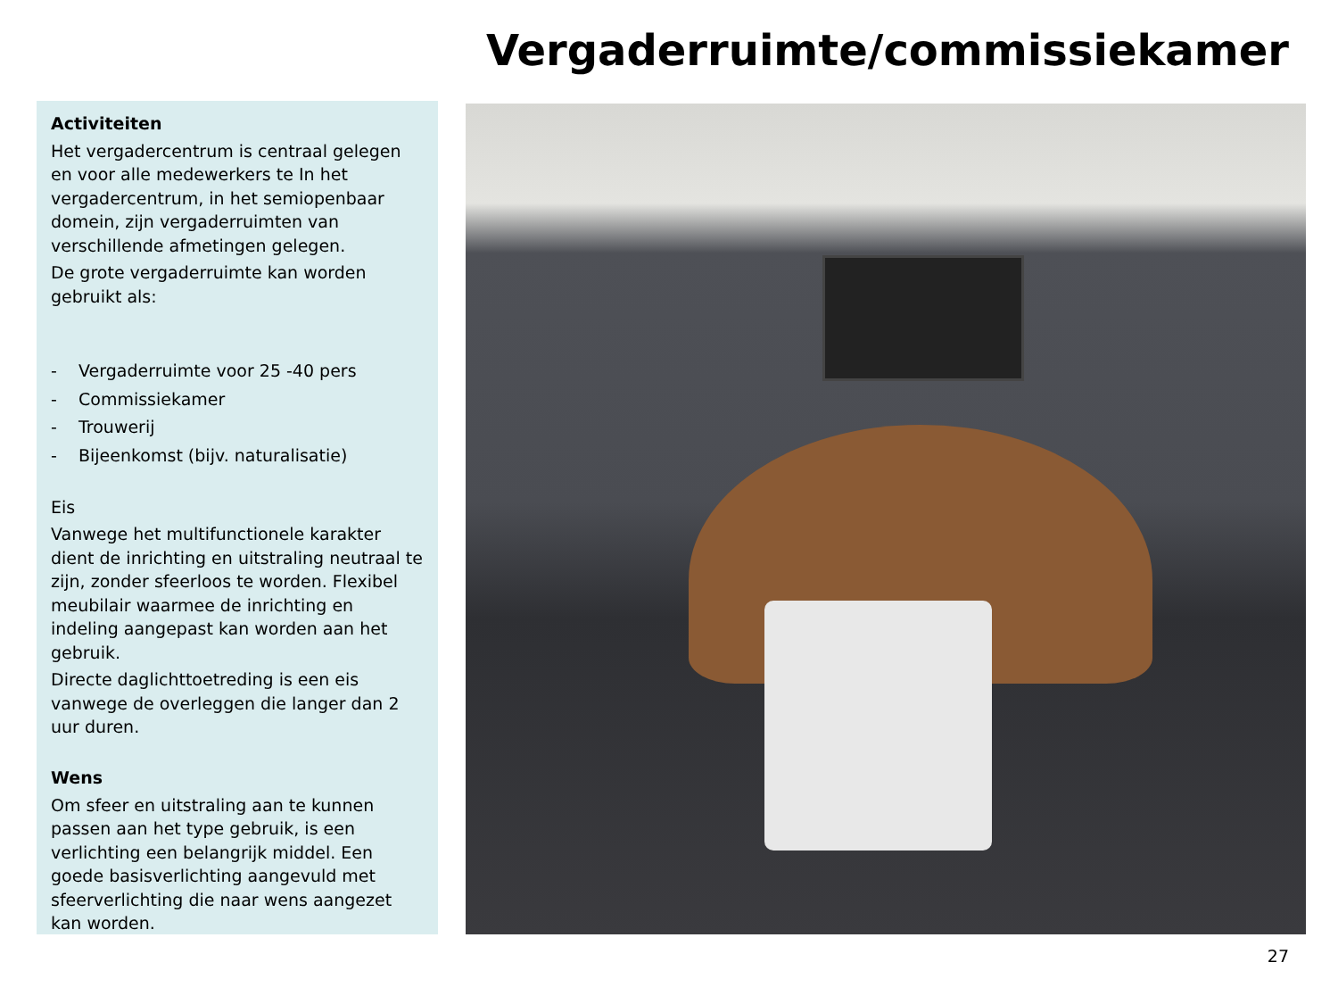Vergaderruimte/commissiekamer
Activiteiten
Het vergadercentrum is centraal gelegen en voor alle medewerkers te In het vergadercentrum, in het semiopenbaar domein, zijn vergaderruimten van verschillende afmetingen gelegen.
De grote vergaderruimte kan worden gebruikt als:
- Vergaderruimte voor 25 -40 pers
- Commissiekamer
- Trouwerij
- Bijeenkomst (bijv. naturalisatie)
Eis
Vanwege het multifunctionele karakter dient de inrichting en uitstraling neutraal te zijn, zonder sfeerloos te worden. Flexibel meubilair waarmee de inrichting en indeling aangepast kan worden aan het gebruik.
Directe daglichttoetreding is een eis vanwege de overleggen die langer dan 2 uur duren.
Wens
Om sfeer en uitstraling aan te kunnen passen aan het type gebruik, is een verlichting een belangrijk middel. Een goede basisverlichting aangevuld met sfeerverlichting die naar wens aangezet kan worden.
27